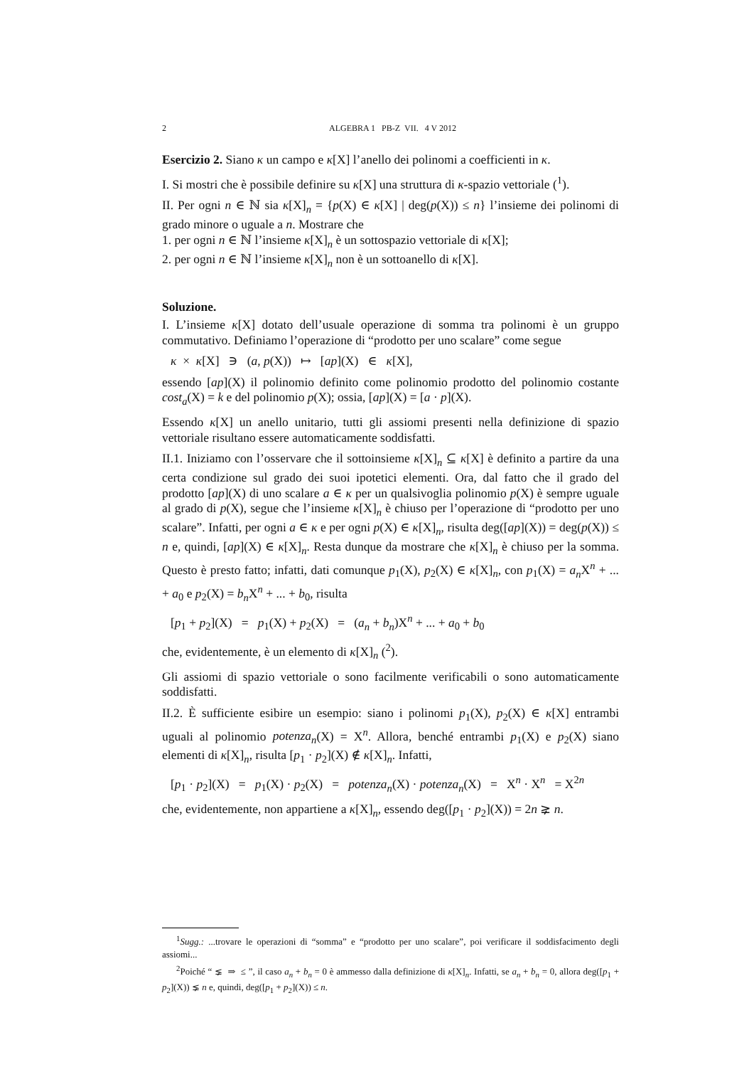2 ALGEBRA 1 PB-Z VII. 4 V 2012
Esercizio 2. Siano κ un campo e κ[X] l’anello dei polinomi a coefficienti in κ.
I. Si mostri che è possibile definire su κ[X] una struttura di κ-spazio vettoriale (<sup>1</sup>).
II. Per ogni n ∈ ℕ sia κ[X]<sub>n</sub> = {p(X) ∈ κ[X] | deg(p(X)) ≤ n} l’insieme dei polinomi di grado minore o uguale a n. Mostrare che
1. per ogni n ∈ ℕ l’insieme κ[X]<sub>n</sub> è un sottospazio vettoriale di κ[X];
2. per ogni n ∈ ℕ l’insieme κ[X]<sub>n</sub> non è un sottoanello di κ[X].
Soluzione.
I. L’insieme κ[X] dotato dell’usuale operazione di somma tra polinomi è un gruppo commutativo. Definiamo l’operazione di “prodotto per uno scalare” come segue
κ × κ[X] ∋ (a, p(X)) ↦ [ap](X) ∈ κ[X],
essendo [ap](X) il polinomio definito come polinomio prodotto del polinomio costante cost<sub>a</sub>(X) = k e del polinomio p(X); ossia, [ap](X) = [a · p](X).
Essendo κ[X] un anello unitario, tutti gli assiomi presenti nella definizione di spazio vettoriale risultano essere automaticamente soddisfatti.
II.1. Iniziamo con l’osservare che il sottoinsieme κ[X]<sub>n</sub> ⊆ κ[X] è definito a partire da una certa condizione sul grado dei suoi ipotetici elementi. Ora, dal fatto che il grado del prodotto [ap](X) di uno scalare a ∈ κ per un qualsivoglia polinomio p(X) è sempre uguale al grado di p(X), segue che l’insieme κ[X]<sub>n</sub> è chiuso per l’operazione di “prodotto per uno scalare”. Infatti, per ogni a ∈ κ e per ogni p(X) ∈ κ[X]<sub>n</sub>, risulta deg([ap](X)) = deg(p(X)) ≤ n e, quindi, [ap](X) ∈ κ[X]<sub>n</sub>. Resta dunque da mostrare che κ[X]<sub>n</sub> è chiuso per la somma. Questo è presto fatto; infatti, dati comunque p<sub>1</sub>(X), p<sub>2</sub>(X) ∈ κ[X]<sub>n</sub>, con p<sub>1</sub>(X) = a<sub>n</sub> X<sup>n</sup> + ... + a<sub>0</sub> e p<sub>2</sub>(X) = b<sub>n</sub> X<sup>n</sup> + ... + b<sub>0</sub>, risulta
[p<sub>1</sub> + p<sub>2</sub>](X) = p<sub>1</sub>(X) + p<sub>2</sub>(X) = (a<sub>n</sub> + b<sub>n</sub>)X<sup>n</sup> + ... + a<sub>0</sub> + b<sub>0</sub>
che, evidentemente, è un elemento di κ[X]<sub>n</sub> (<sup>2</sup>).
Gli assiomi di spazio vettoriale o sono facilmente verificabili o sono automaticamente soddisfatti.
II.2. È sufficiente esibire un esempio: siano i polinomi p<sub>1</sub>(X), p<sub>2</sub>(X) ∈ κ[X] entrambi uguali al polinomio potenza<sub>n</sub>(X) = X<sup>n</sup>. Allora, benché entrambi p<sub>1</sub>(X) e p<sub>2</sub>(X) siano elementi di κ[X]<sub>n</sub>, risulta [p<sub>1</sub> · p<sub>2</sub>](X) ∉ κ[X]<sub>n</sub>. Infatti,
[p<sub>1</sub> · p<sub>2</sub>](X) = p<sub>1</sub>(X) · p<sub>2</sub>(X) = potenza<sub>n</sub>(X) · potenza<sub>n</sub>(X) = X<sup>n</sup> · X<sup>n</sup> = X<sup>2n</sup>
che, evidentemente, non appartiene a κ[X]<sub>n</sub>, essendo deg([p<sub>1</sub> · p<sub>2</sub>](X)) = 2n ⪈ n.
<sup>1</sup> Sugg.: ...trovare le operazioni di “somma” e “prodotto per uno scalare”, poi verificare il soddisfacimento degli assiomi...
<sup>2</sup> Poiché “ ⪇ ⇒ ≤ ”, il caso a<sub>n</sub> + b<sub>n</sub> = 0 è ammesso dalla definizione di κ[X]<sub>n</sub>. Infatti, se a<sub>n</sub> + b<sub>n</sub> = 0, allora deg([p<sub>1</sub> + p<sub>2</sub>](X)) ⪇ n e, quindi, deg([p<sub>1</sub> + p<sub>2</sub>](X)) ≤ n.